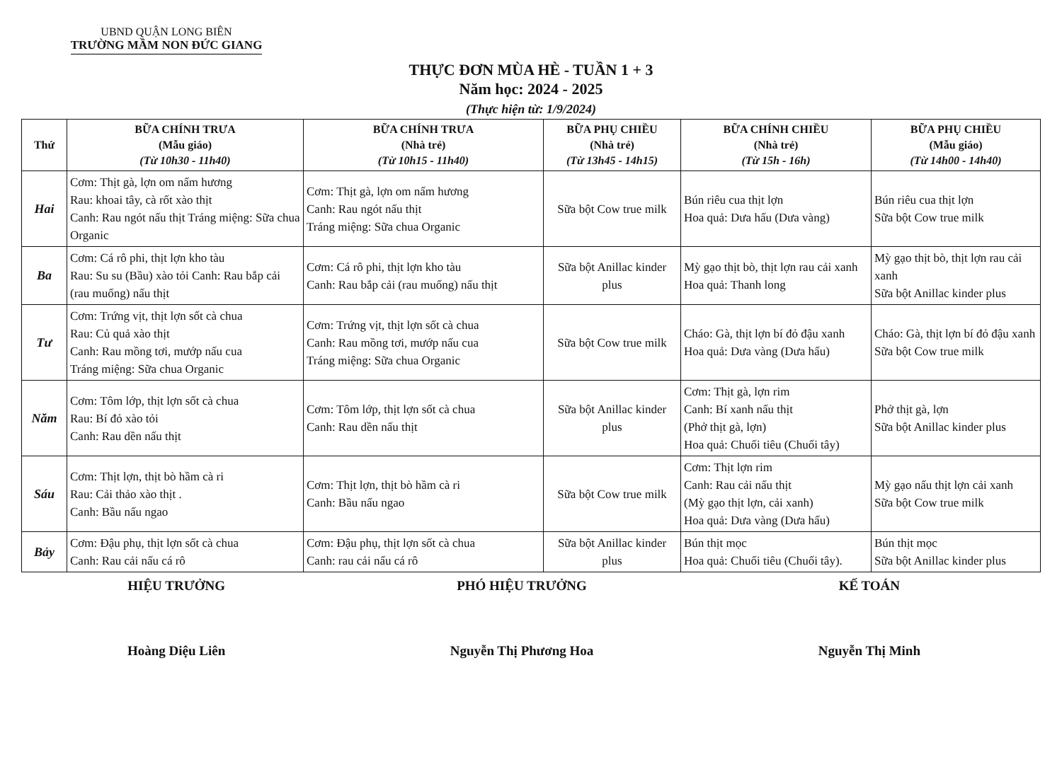UBND QUẬN LONG BIÊN
TRƯỜNG MẦM NON ĐỨC GIANG
THỰC ĐƠN MÙA HÈ - TUẦN 1 + 3
Năm học: 2024 - 2025
(Thực hiện từ: 1/9/2024)
| Thứ | BỮA CHÍNH TRƯA (Mẫu giáo) (Từ 10h30 - 11h40) | BỮA CHÍNH TRƯA (Nhà trẻ) (Từ 10h15 - 11h40) | BỮA PHỤ CHIỀU (Nhà trẻ) (Từ 13h45 - 14h15) | BỮA CHÍNH CHIỀU (Nhà trẻ) (Từ 15h - 16h) | BỮA PHỤ CHIỀU (Mẫu giáo) (Từ 14h00 - 14h40) |
| --- | --- | --- | --- | --- | --- |
| Hai | Cơm: Thịt gà, lợn om nấm hương Rau: khoai tây, cà rốt xào thịt Canh: Rau ngót nấu thịt Tráng miệng: Sữa chua Organic | Cơm: Thịt gà, lợn om nấm hương Canh: Rau ngót nấu thịt Tráng miệng: Sữa chua Organic | Sữa bột Cow true milk | Bún riêu cua thịt lợn Hoa quả: Dưa hấu (Dưa vàng) | Bún riêu cua thịt lợn Sữa bột Cow true milk |
| Ba | Cơm: Cá rô phi, thịt lợn kho tàu Rau: Su su (Bầu) xào tỏi Canh: Rau bắp cải (rau muống) nấu thịt | Cơm: Cá rô phi, thịt lợn kho tàu Canh: Rau bắp cải (rau muống) nấu thịt | Sữa bột Anillac kinder plus | Mỳ gạo thịt bò, thịt lợn rau cải xanh Hoa quả: Thanh long | Mỳ gạo thịt bò, thịt lợn rau cải xanh Sữa bột Anillac kinder plus |
| Tư | Cơm: Trứng vịt, thịt lợn sốt cà chua Rau: Củ quả xào thịt Canh: Rau mồng tơi, mướp nấu cua Tráng miệng: Sữa chua Organic | Cơm: Trứng vịt, thịt lợn sốt cà chua Canh: Rau mồng tơi, mướp nấu cua Tráng miệng: Sữa chua Organic | Sữa bột Cow true milk | Cháo: Gà, thịt lợn bí đỏ đậu xanh Hoa quả: Dưa vàng (Dưa hấu) | Cháo: Gà, thịt lợn bí đỏ đậu xanh Sữa bột Cow true milk |
| Năm | Cơm: Tôm lớp, thịt lợn sốt cà chua Rau: Bí đỏ xào tỏi Canh: Rau dền nấu thịt | Cơm: Tôm lớp, thịt lợn sốt cà chua Canh: Rau dền nấu thịt | Sữa bột Anillac kinder plus | Cơm: Thịt gà, lợn rim Canh: Bí xanh nấu thịt (Phở thịt gà, lợn) Hoa quả: Chuối tiêu (Chuối tây) | Phở thịt gà, lợn Sữa bột Anillac kinder plus |
| Sáu | Cơm: Thịt lợn, thịt bò hầm cà ri Rau: Cải thảo xào thịt . Canh: Bầu nấu ngao | Cơm: Thịt lợn, thịt bò hầm cà ri Canh: Bầu nấu ngao | Sữa bột Cow true milk | Cơm: Thịt lợn rim Canh: Rau cải nấu thịt (Mỳ gạo thịt lợn, cải xanh) Hoa quả: Dưa vàng (Dưa hấu) | Mỳ gạo nấu thịt lợn cải xanh Sữa bột Cow true milk |
| Bảy | Cơm: Đậu phụ, thịt lợn sốt cà chua Canh: Rau cải nấu cá rô | Cơm: Đậu phụ, thịt lợn sốt cà chua Canh: rau cải nấu cá rô | Sữa bột Anillac kinder plus | Bún thịt mọc Hoa quả: Chuối tiêu (Chuối tây). | Bún thịt mọc Sữa bột Anillac kinder plus |
HIỆU TRƯỞNG
Hoàng Diệu Liên
PHÓ HIỆU TRƯỞNG
Nguyễn Thị Phương Hoa
KẾ TOÁN
Nguyễn Thị Minh